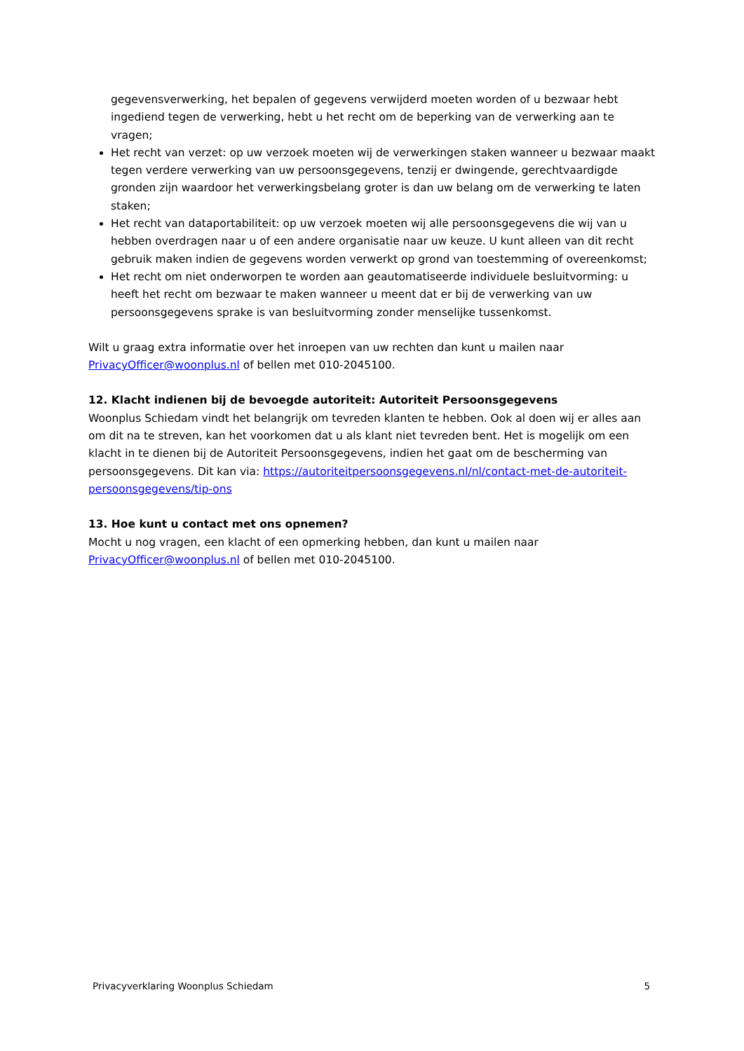gegevensverwerking, het bepalen of gegevens verwijderd moeten worden of u bezwaar hebt ingediend tegen de verwerking, hebt u het recht om de beperking van de verwerking aan te vragen;
Het recht van verzet: op uw verzoek moeten wij de verwerkingen staken wanneer u bezwaar maakt tegen verdere verwerking van uw persoonsgegevens, tenzij er dwingende, gerechtvaardigde gronden zijn waardoor het verwerkingsbelang groter is dan uw belang om de verwerking te laten staken;
Het recht van dataportabiliteit: op uw verzoek moeten wij alle persoonsgegevens die wij van u hebben overdragen naar u of een andere organisatie naar uw keuze. U kunt alleen van dit recht gebruik maken indien de gegevens worden verwerkt op grond van toestemming of overeenkomst;
Het recht om niet onderworpen te worden aan geautomatiseerde individuele besluitvorming: u heeft het recht om bezwaar te maken wanneer u meent dat er bij de verwerking van uw persoonsgegevens sprake is van besluitvorming zonder menselijke tussenkomst.
Wilt u graag extra informatie over het inroepen van uw rechten dan kunt u mailen naar PrivacyOfficer@woonplus.nl of bellen met 010-2045100.
12. Klacht indienen bij de bevoegde autoriteit: Autoriteit Persoonsgegevens
Woonplus Schiedam vindt het belangrijk om tevreden klanten te hebben. Ook al doen wij er alles aan om dit na te streven, kan het voorkomen dat u als klant niet tevreden bent. Het is mogelijk om een klacht in te dienen bij de Autoriteit Persoonsgegevens, indien het gaat om de bescherming van persoonsgegevens. Dit kan via: https://autoriteitpersoonsgegevens.nl/nl/contact-met-de-autoriteit-persoonsgegevens/tip-ons
13. Hoe kunt u contact met ons opnemen?
Mocht u nog vragen, een klacht of een opmerking hebben, dan kunt u mailen naar PrivacyOfficer@woonplus.nl of bellen met 010-2045100.
Privacyverklaring Woonplus Schiedam 5